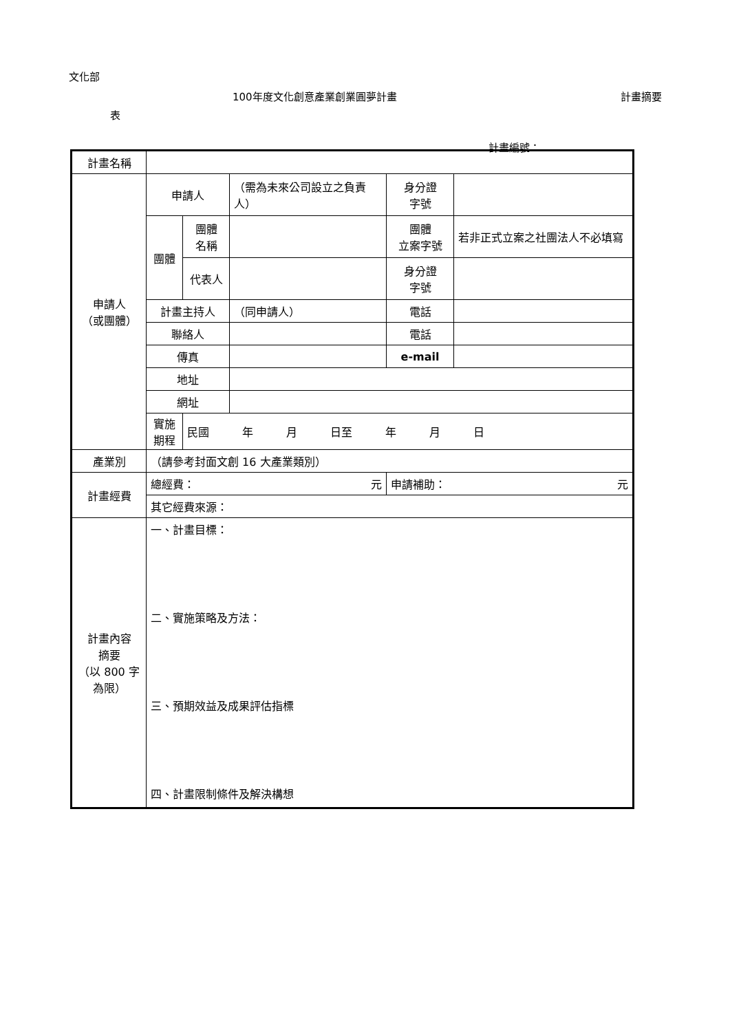文化部
100年度文化創意產業創業圓夢計畫 計畫摘要
表
計畫編號：
| 計畫名稱 | | | | | |
| 申請人 （或團體） | 申請人 | | （需為未來公司設立之負責人） | 身分證 字號 | |
| | 團體 | 團體 名稱 | | 團體 立案字號 | 若非正式立案之社團法人不必填寫 |
| | | 代表人 | | 身分證 字號 | |
| | 計畫主持人 | | （同申請人） | 電話 | |
| | 聯絡人 | | | 電話 | |
| | 傳真 | | | e-mail | |
| | 地址 | | | | |
| | 網址 | | | | |
| | 實施期程 | 民國 年 月 日至 年 月 日 | | | |
| 產業別 | （請參考封面文創 16 大產業類別） | | | | |
| 計畫經費 | 總經費： 元 | | | 申請補助： 元 | |
| | 其它經費來源： | | | | |
| 計畫內容 摘要 （以 800 字 為限） | 一、計畫目標： 二、實施策略及方法： 三、預期效益及成果評估指標 四、計畫限制條件及解決構想 | | | | |